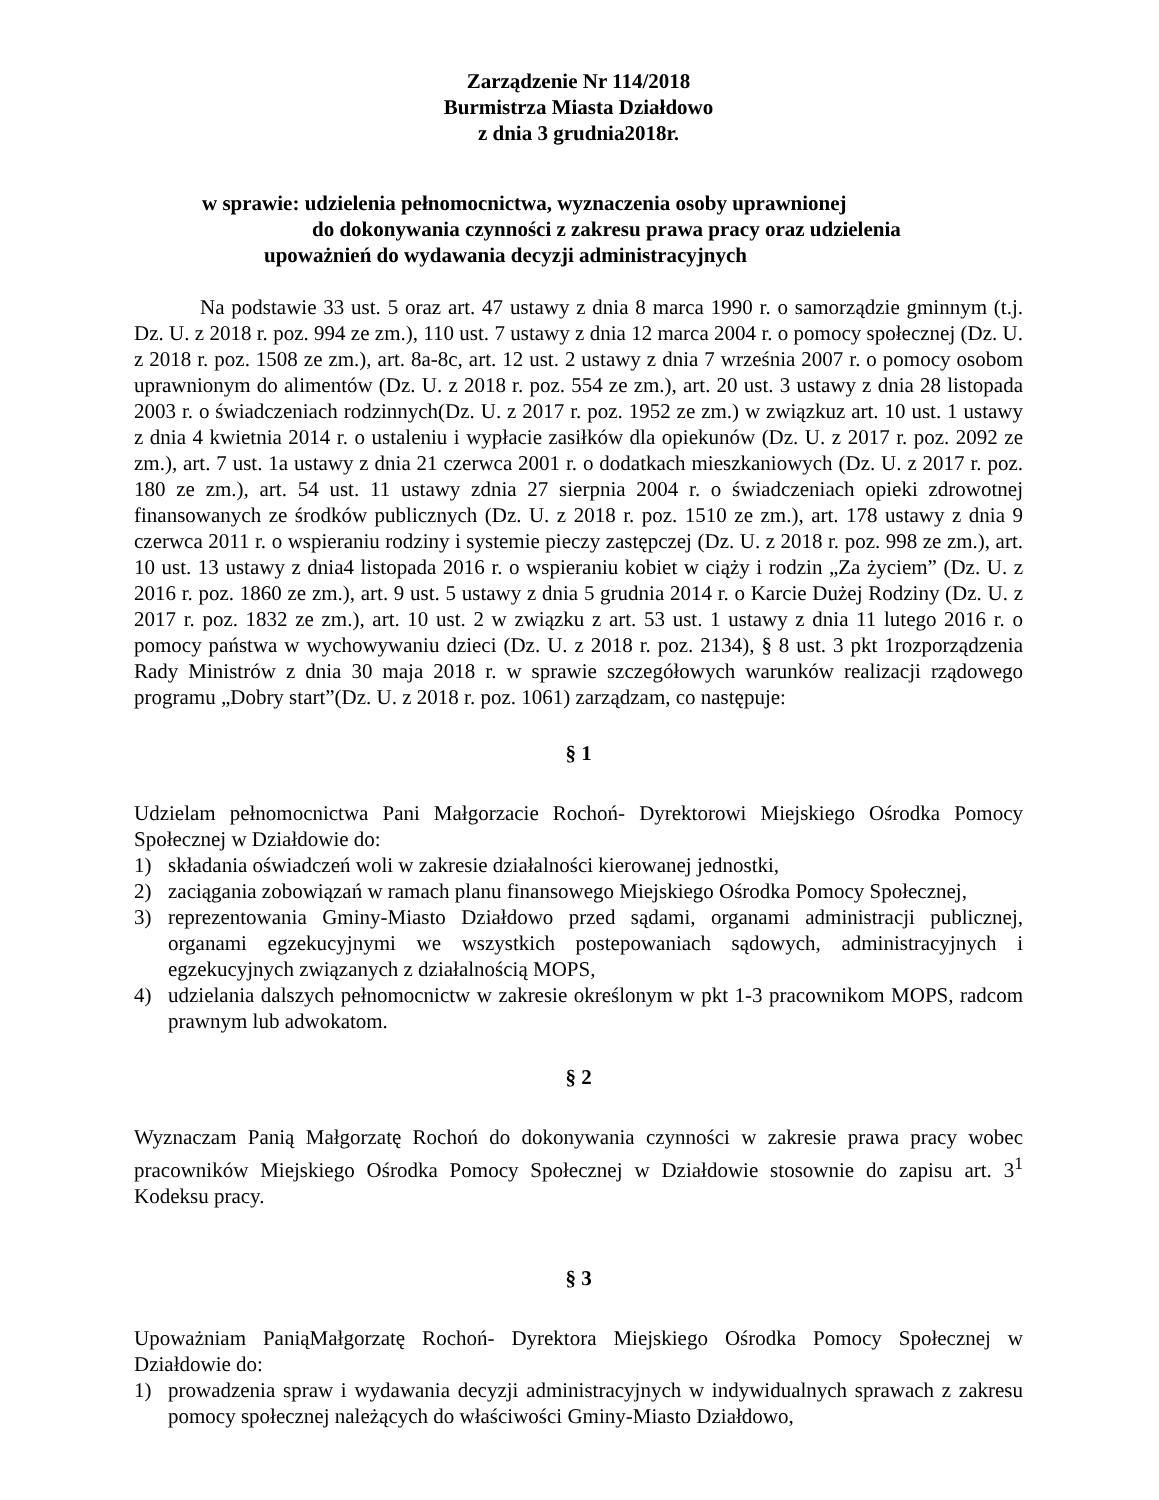Zarządzenie Nr 114/2018
Burmistrza Miasta Działdowo
z dnia 3 grudnia2018r.
w sprawie: udzielenia pełnomocnictwa, wyznaczenia osoby uprawnionej
do dokonywania czynności z zakresu prawa pracy oraz udzielenia
upoważnień do wydawania decyzji administracyjnych
Na podstawie 33 ust. 5 oraz art. 47 ustawy z dnia 8 marca 1990 r. o samorządzie gminnym (t.j. Dz. U. z 2018 r. poz. 994 ze zm.), 110 ust. 7 ustawy z dnia 12 marca 2004 r. o pomocy społecznej (Dz. U. z 2018 r. poz. 1508 ze zm.), art. 8a-8c, art. 12 ust. 2 ustawy z dnia 7 września 2007 r. o pomocy osobom uprawnionym do alimentów (Dz. U. z 2018 r. poz. 554 ze zm.), art. 20 ust. 3 ustawy z dnia 28 listopada 2003 r. o świadczeniach rodzinnych(Dz. U. z 2017 r. poz. 1952 ze zm.) w związkuz art. 10 ust. 1 ustawy z dnia 4 kwietnia 2014 r. o ustaleniu i wypłacie zasiłków dla opiekunów (Dz. U. z 2017 r. poz. 2092 ze zm.), art. 7 ust. 1a ustawy z dnia 21 czerwca 2001 r. o dodatkach mieszkaniowych (Dz. U. z 2017 r. poz. 180 ze zm.), art. 54 ust. 11 ustawy zdnia 27 sierpnia 2004 r. o świadczeniach opieki zdrowotnej finansowanych ze środków publicznych (Dz. U. z 2018 r. poz. 1510 ze zm.), art. 178 ustawy z dnia 9 czerwca 2011 r. o wspieraniu rodziny i systemie pieczy zastępczej (Dz. U. z 2018 r. poz. 998 ze zm.), art. 10 ust. 13 ustawy z dnia4 listopada 2016 r. o wspieraniu kobiet w ciąży i rodzin „Za życiem” (Dz. U. z 2016 r. poz. 1860 ze zm.), art. 9 ust. 5 ustawy z dnia 5 grudnia 2014 r. o Karcie Dużej Rodziny (Dz. U. z 2017 r. poz. 1832 ze zm.), art. 10 ust. 2 w związku z art. 53 ust. 1 ustawy z dnia 11 lutego 2016 r. o pomocy państwa w wychowywaniu dzieci (Dz. U. z 2018 r. poz. 2134), § 8 ust. 3 pkt 1rozporządzenia Rady Ministrów z dnia 30 maja 2018 r. w sprawie szczegółowych warunków realizacji rządowego programu „Dobry start”(Dz. U. z 2018 r. poz. 1061) zarządzam, co następuje:
§ 1
Udzielam pełnomocnictwa Pani Małgorzacie Rochoń- Dyrektorowi Miejskiego Ośrodka Pomocy Społecznej w Działdowie do:
1) składania oświadczeń woli w zakresie działalności kierowanej jednostki,
2) zaciągania zobowiązań w ramach planu finansowego Miejskiego Ośrodka Pomocy Społecznej,
3) reprezentowania Gminy-Miasto Działdowo przed sądami, organami administracji publicznej, organami egzekucyjnymi we wszystkich postepowaniach sądowych, administracyjnych i egzekucyjnych związanych z działalnością MOPS,
4) udzielania dalszych pełnomocnictw w zakresie określonym w pkt 1-3 pracownikom MOPS, radcom prawnym lub adwokatom.
§ 2
Wyznaczam Panią Małgorzatę Rochoń do dokonywania czynności w zakresie prawa pracy wobec pracowników Miejskiego Ośrodka Pomocy Społecznej w Działdowie stosownie do zapisu art. 3<sup>1</sup> Kodeksu pracy.
§ 3
Upoważniam PaniąMałgorzatę Rochoń- Dyrektora Miejskiego Ośrodka Pomocy Społecznej w Działdowie do:
1) prowadzenia spraw i wydawania decyzji administracyjnych w indywidualnych sprawach z zakresu pomocy społecznej należących do właściwości Gminy-Miasto Działdowo,